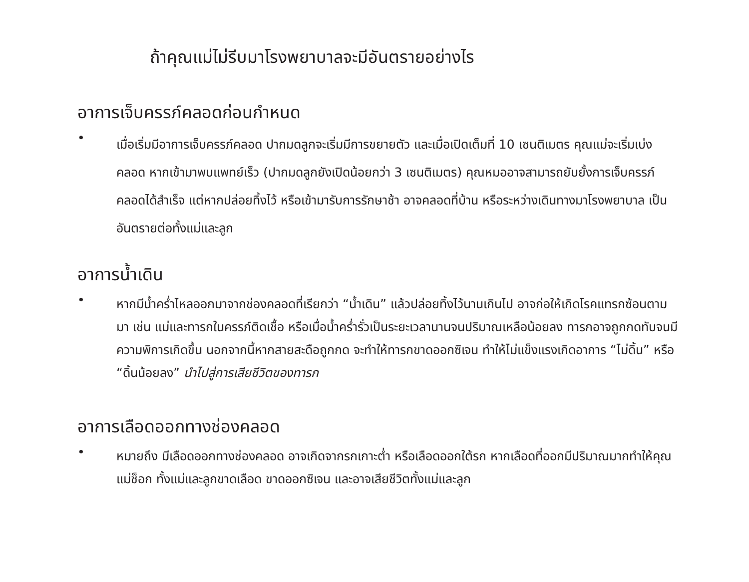ถ้าคุณแม่ไม่รีบมาโรงพยาบาลจะมีอันตรายอย่างไร
อาการเจ็บครรภ์คลอดก่อนกำหนด
•
เมื่อเริ่มมีอาการเจ็บครรภ์คลอด ปากมดลูกจะเริ่มมีการขยายตัว และเมื่อเปิดเต็มที่ 10 เซนติเมตร คุณแม่จะเริ่มเบ่งคลอด หากเข้ามาพบแพทย์เร็ว (ปากมดลูกยังเปิดน้อยกว่า 3 เซนติเมตร) คุณหมออาจสามารถยับยั้งการเจ็บครรภ์คลอดได้สำเร็จ แต่หากปล่อยทิ้งไว้ หรือเข้ามารับการรักษาช้า อาจคลอดที่บ้าน หรือระหว่างเดินทางมาโรงพยาบาล เป็นอันตรายต่อทั้งแม่และลูก
อาการน้ำเดิน
•
หากมีน้ำคร่ำไหลออกมาจากช่องคลอดที่เรียกว่า “น้ำเดิน” แล้วปล่อยทิ้งไว้นานเกินไป อาจก่อให้เกิดโรคแทรกซ้อนตามมา เช่น แม่และทารกในครรภ์ติดเชื้อ หรือเมื่อน้ำคร่ำรั่วเป็นระยะเวลานานจนปริมาณเหลือน้อยลง ทารกอาจถูกกดทับจนมีความพิการเกิดขึ้น นอกจากนี้หากสายสะดือถูกกด จะทำให้ทารกขาดออกซิเจน ทำให้ไม่แข็งแรงเกิดอาการ “ไม่ดิ้น” หรือ “ดิ้นน้อยลง” นำไปสู่การเสียชีวิตของทารก
อาการเลือดออกทางช่องคลอด
•
หมายถึง มีเลือดออกทางช่องคลอด อาจเกิดจากรกเกาะต่ำ หรือเลือดออกใต้รก หากเลือดที่ออกมีปริมาณมากทำให้คุณแม่ช็อก ทั้งแม่และลูกขาดเลือด ขาดออกซิเจน และอาจเสียชีวิตทั้งแม่และลูก